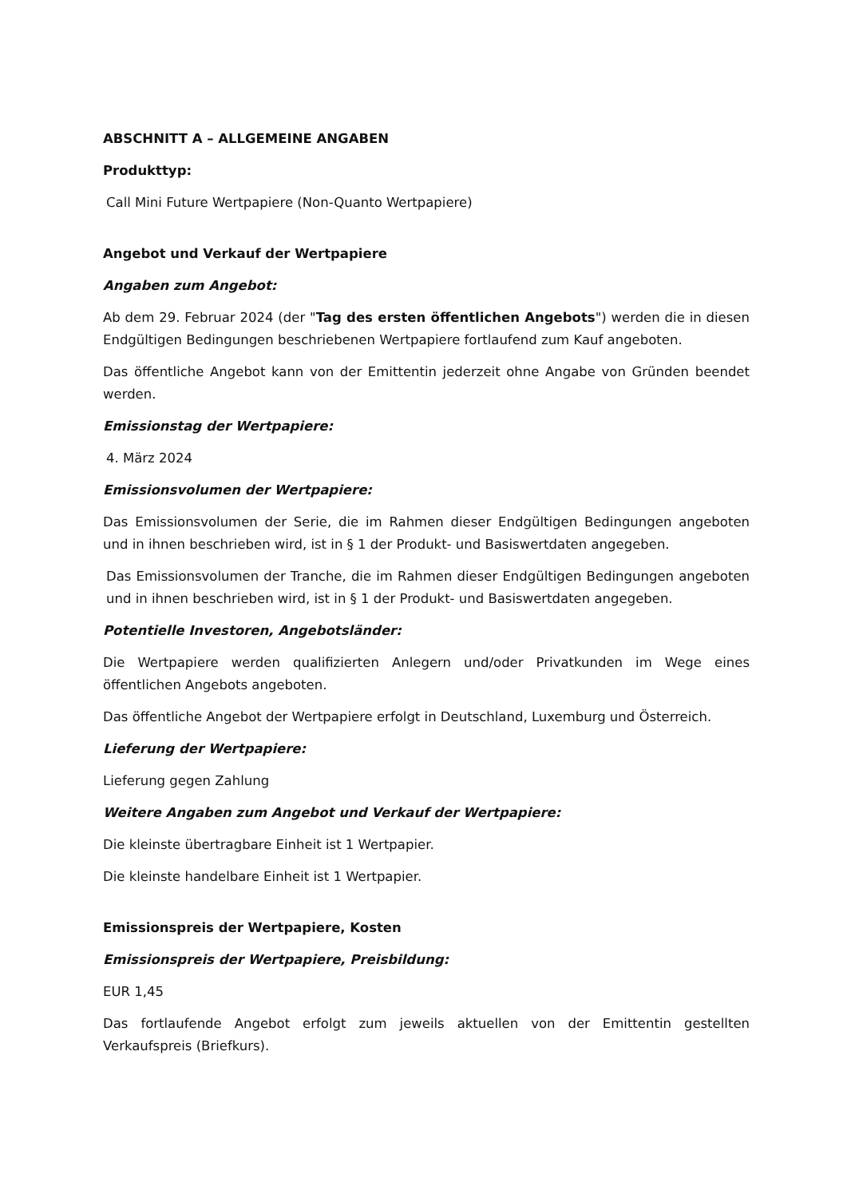ABSCHNITT A – ALLGEMEINE ANGABEN
Produkttyp:
Call Mini Future Wertpapiere (Non-Quanto Wertpapiere)
Angebot und Verkauf der Wertpapiere
Angaben zum Angebot:
Ab dem 29. Februar 2024 (der "Tag des ersten öffentlichen Angebots") werden die in diesen Endgültigen Bedingungen beschriebenen Wertpapiere fortlaufend zum Kauf angeboten.
Das öffentliche Angebot kann von der Emittentin jederzeit ohne Angabe von Gründen beendet werden.
Emissionstag der Wertpapiere:
4. März 2024
Emissionsvolumen der Wertpapiere:
Das Emissionsvolumen der Serie, die im Rahmen dieser Endgültigen Bedingungen angeboten und in ihnen beschrieben wird, ist in § 1 der Produkt- und Basiswertdaten angegeben.
Das Emissionsvolumen der Tranche, die im Rahmen dieser Endgültigen Bedingungen angeboten und in ihnen beschrieben wird, ist in § 1 der Produkt- und Basiswertdaten angegeben.
Potentielle Investoren, Angebotsländer:
Die Wertpapiere werden qualifizierten Anlegern und/oder Privatkunden im Wege eines öffentlichen Angebots angeboten.
Das öffentliche Angebot der Wertpapiere erfolgt in Deutschland, Luxemburg und Österreich.
Lieferung der Wertpapiere:
Lieferung gegen Zahlung
Weitere Angaben zum Angebot und Verkauf der Wertpapiere:
Die kleinste übertragbare Einheit ist 1 Wertpapier.
Die kleinste handelbare Einheit ist 1 Wertpapier.
Emissionspreis der Wertpapiere, Kosten
Emissionspreis der Wertpapiere, Preisbildung:
EUR 1,45
Das fortlaufende Angebot erfolgt zum jeweils aktuellen von der Emittentin gestellten Verkaufspreis (Briefkurs).